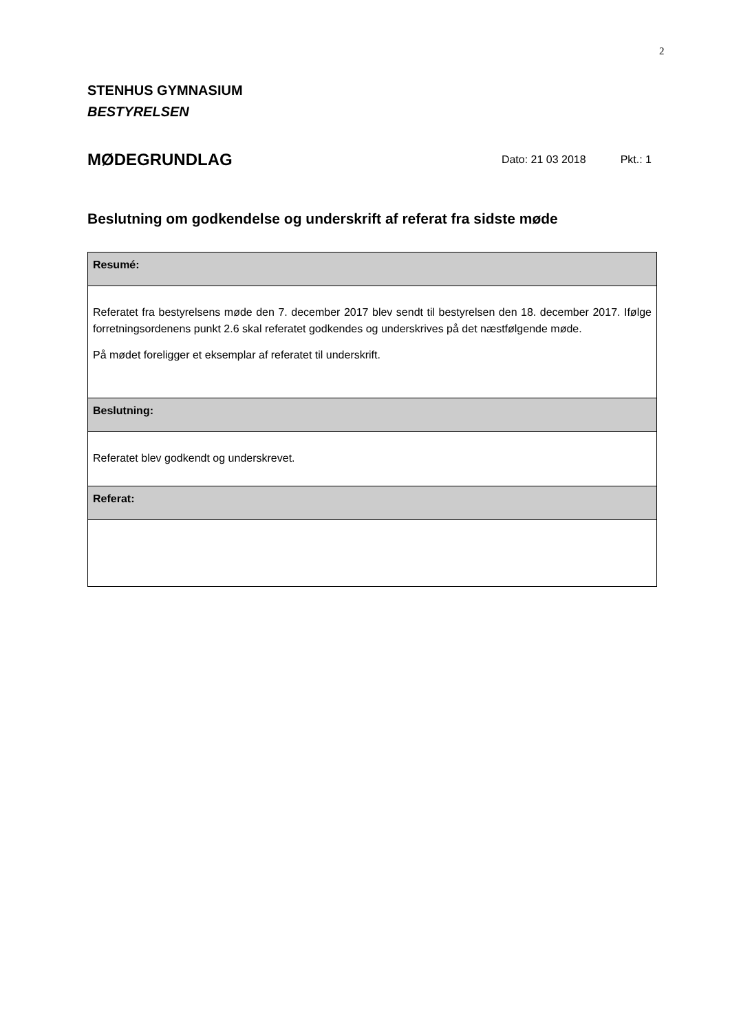2
STENHUS GYMNASIUM
BESTYRELSEN
MØDEGRUNDLAG
Dato: 21 03 2018 Pkt.: 1
Beslutning om godkendelse og underskrift af referat fra sidste møde
| Resumé: |
| Referatet fra bestyrelsens møde den 7. december 2017 blev sendt til bestyrelsen den 18. december 2017. Ifølge forretningsordenens punkt 2.6 skal referatet godkendes og underskrives på det næstfølgende møde. På mødet foreligger et eksemplar af referatet til underskrift. |
| Beslutning: |
| Referatet blev godkendt og underskrevet. |
| Referat: |